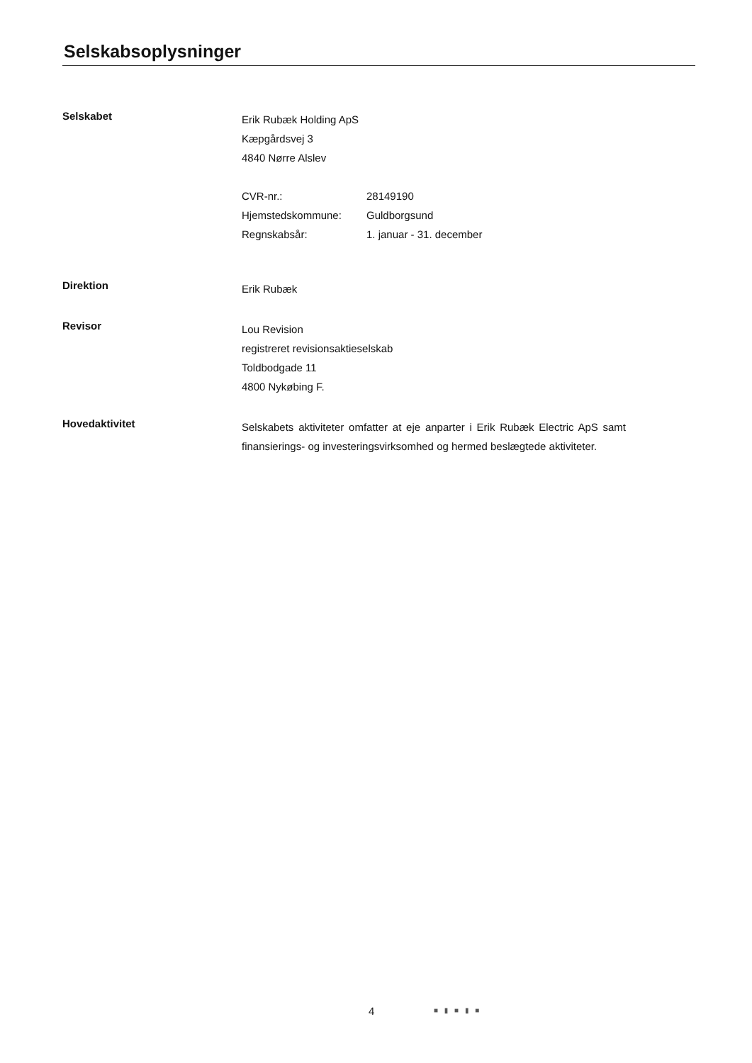Selskabsoplysninger
Selskabet
Erik Rubæk Holding ApS
Kæpgårdsvej 3
4840 Nørre Alslev
| CVR-nr.: | 28149190 |
| Hjemstedskommune: | Guldborgsund |
| Regnskabsår: | 1. januar - 31. december |
Direktion
Erik Rubæk
Revisor
Lou Revision
registreret revisionsaktieselskab
Toldbodgade 11
4800 Nykøbing F.
Hovedaktivitet
Selskabets aktiviteter omfatter at eje anparter i Erik Rubæk Electric ApS samt finansierings- og investeringsvirksomhed og hermed beslægtede aktiviteter.
4 ■ ▮ ■ ▮ ■